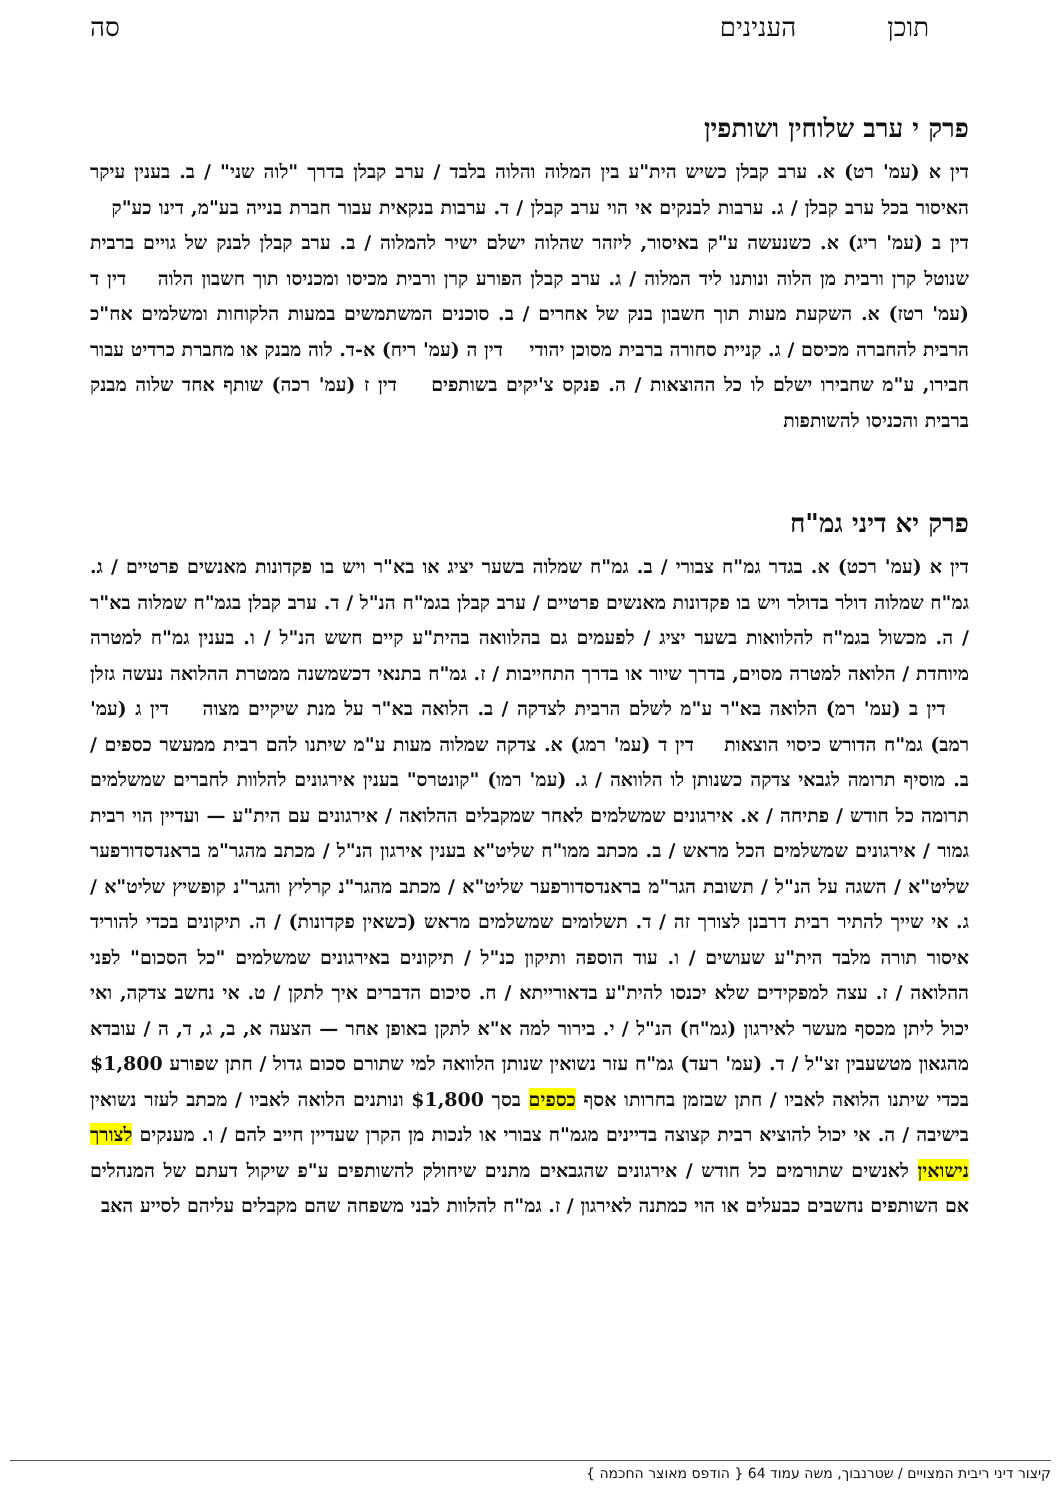תוכן הענינים סה
פרק י ערב שלוחין ושותפין
דין א (עמ' רט) א. ערב קבלן כשיש הית"ע בין המלוה והלוה בלבד / ערב קבלן בדרך "לוה שני" / ב. בענין עיקר האיסור בכל ערב קבלן / ג. ערבות לבנקים אי הוי ערב קבלן / ד. ערבות בנקאית עבור חברת בנייה בע"מ, דינו כע"ק דין ב (עמ' ריג) א. כשנעשה ע"ק באיסור, ליזהר שהלוה ישלם ישיר להמלוה / ב. ערב קבלן לבנק של גויים ברבית שנוטל קרן ורבית מן הלוה ונותנו ליד המלוה / ג. ערב קבלן הפורע קרן ורבית מכיסו ומכניסו תוך חשבון הלוה דין ד (עמ' רטז) א. השקעת מעות תוך חשבון בנק של אחרים / ב. סוכנים המשתמשים במעות הלקוחות ומשלמים אח"כ הרבית להחברה מכיסם / ג. קניית סחורה ברבית מסוכן יהודי דין ה (עמ' ריח) א-ד. לוה מבנק או מחברת כרדיט עבור חבירו, ע"מ שחבירו ישלם לו כל ההוצאות / ה. פנקס צ'יקים בשותפים דין ז (עמ' רכה) שותף אחד שלוה מבנק ברבית והכניסו להשותפות
פרק יא דיני גמ"ח
דין א (עמ' רכט) א. בגדר גמ"ח צבורי / ב. גמ"ח שמלוה בשער יציג או בא"ר ויש בו פקדונות מאנשים פרטיים / ג. גמ"ח שמלוה דולר בדולר ויש בו פקדונות מאנשים פרטיים / ערב קבלן בגמ"ח הנ"ל / ד. ערב קבלן בגמ"ח שמלוה בא"ר / ה. מכשול בגמ"ח להלוואות בשער יציג / לפעמים גם בהלוואה בהית"ע קיים חשש הנ"ל / ו. בענין גמ"ח למטרה מיוחדת / הלואה למטרה מסוים, בדרך שיור או בדרך התחייבות / ז. גמ"ח בתנאי דכשמשנה ממטרת ההלואה נעשה גזלן דין ב (עמ' רמ) הלואה בא"ר ע"מ לשלם הרבית לצדקה / ב. הלואה בא"ר על מנת שיקיים מצוה דין ג (עמ' רמב) גמ"ח הדורש כיסוי הוצאות דין ד (עמ' רמג) א. צדקה שמלוה מעות ע"מ שיתנו להם רבית ממעשר כספים / ב. מוסיף תרומה לגבאי צדקה כשנותן לו הלוואה / ג. (עמ' רמו) "קונטרס" בענין אירגונים להלוות לחברים שמשלמים תרומה כל חודש / פתיחה / א. אירגונים שמשלמים לאחר שמקבלים ההלואה / אירגונים עם הית"ע — ועדיין הוי רבית גמור / אירגונים שמשלמים הכל מראש / ב. מכתב ממו"ח שליט"א בענין אירגון הנ"ל / מכתב מהגר"מ בראנדסדורפער שליט"א / השגה על הנ"ל / תשובת הגר"מ בראנדסדורפער שליט"א / מכתב מהגר"נ קרליץ והגר"נ קופשיץ שליט"א / ג. אי שייך להתיר רבית דרבנן לצורך זה / ד. תשלומים שמשלמים מראש (כשאין פקדונות) / ה. תיקונים בכדי להוריד איסור תורה מלבד הית"ע שעושים / ו. עוד הוספה ותיקון כנ"ל / תיקונים באירגונים שמשלמים "כל הסכום" לפני ההלואה / ז. עצה למפקידים שלא יכנסו להית"ע בדאורייתא / ח. סיכום הדברים איך לתקן / ט. אי נחשב צדקה, ואי יכול ליתן מכסף מעשר לאירגון (גמ"ח) הנ"ל / י. בירור למה א"א לתקן באופן אחר — הצעה א, ב, ג, ד, ה / עובדא מהגאון מטשעבין זצ"ל / ד. (עמ' רעד) גמ"ח עזר נשואין שנותן הלוואה למי שתורם סכום גדול / חתן שפורע $1,800 בכדי שיתנו הלואה לאביו / חתן שבזמן בחרותו אסף כספים בסך $1,800 ונותנים הלואה לאביו / מכתב לעזר נשואין בישיבה / ה. אי יכול להוציא רבית קצוצה בדיינים מגמ"ח צבורי או לנכות מן הקרן שעדיין חייב להם / ו. מענקים לצורך נישואין לאנשים שתורמים כל חודש / אירגונים שהגבאים מתנים שיחולק להשותפים ע"פ שיקול דעתם של המנהלים אם השותפים נחשבים כבעלים או הוי כמתנה לאירגון / ז. גמ"ח להלוות לבני משפחה שהם מקבלים עליהם לסייע האב
קיצור דיני ריבית המצויים / שטרנבוך, משה עמוד 64 { הודפס מאוצר החכמה }